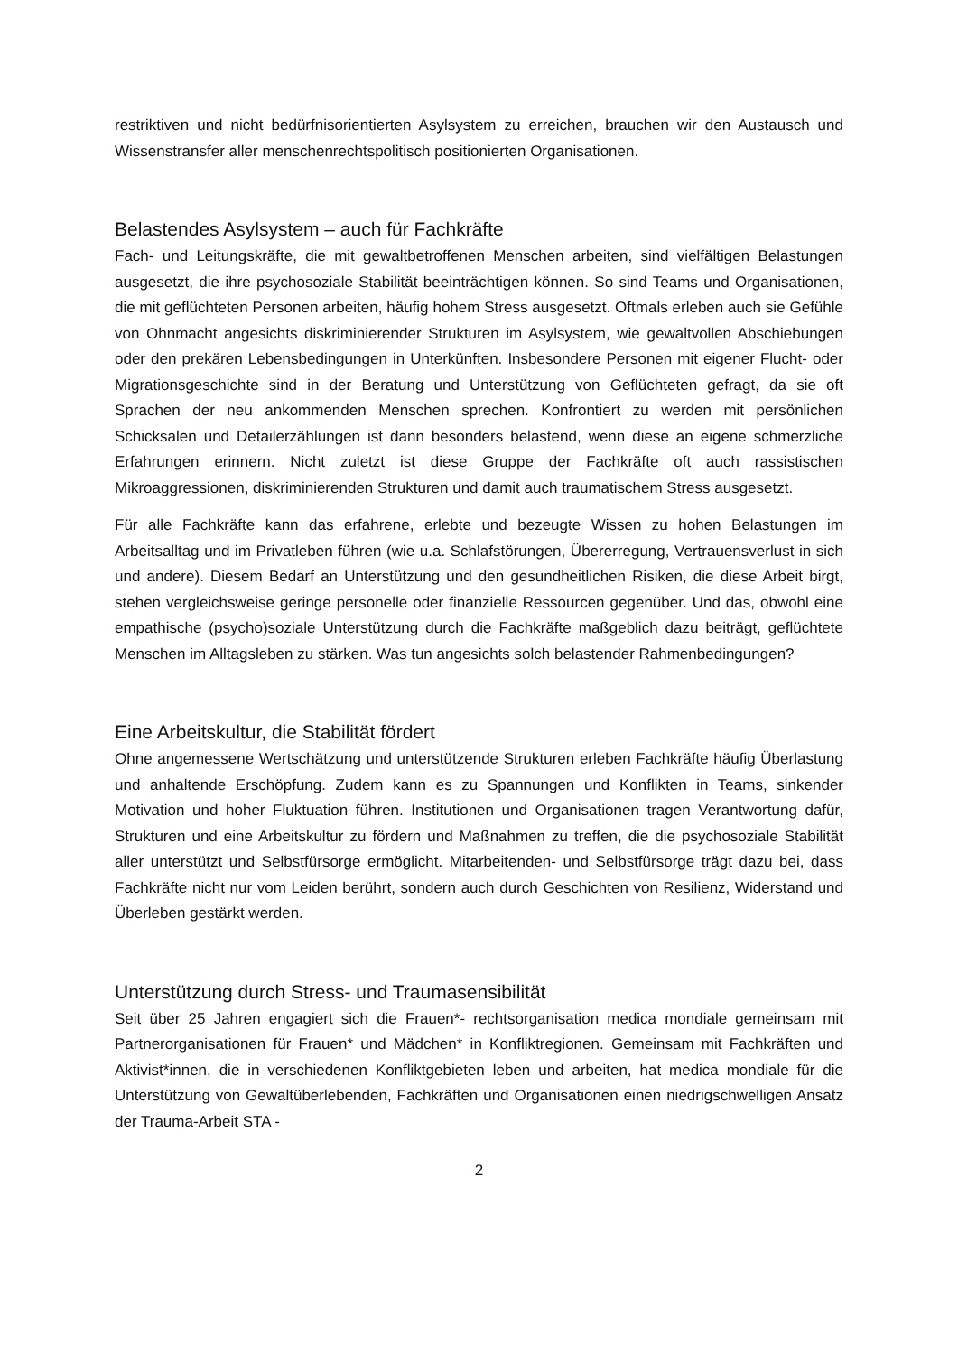restriktiven und nicht bedürfnisorientierten Asylsystem zu erreichen, brauchen wir den Austausch und Wissenstransfer aller menschenrechtspolitisch positionierten Organisationen.
Belastendes Asylsystem – auch für Fachkräfte
Fach- und Leitungskräfte, die mit gewaltbetroffenen Menschen arbeiten, sind vielfältigen Belastungen ausgesetzt, die ihre psychosoziale Stabilität beeinträchtigen können. So sind Teams und Organisationen, die mit geflüchteten Personen arbeiten, häufig hohem Stress ausgesetzt. Oftmals erleben auch sie Gefühle von Ohnmacht angesichts diskriminierender Strukturen im Asylsystem, wie gewaltvollen Abschiebungen oder den prekären Lebensbedingungen in Unterkünften. Insbesondere Personen mit eigener Flucht- oder Migrationsgeschichte sind in der Beratung und Unterstützung von Geflüchteten gefragt, da sie oft Sprachen der neu ankommenden Menschen sprechen. Konfrontiert zu werden mit persönlichen Schicksalen und Detailerzählungen ist dann besonders belastend, wenn diese an eigene schmerzliche Erfahrungen erinnern. Nicht zuletzt ist diese Gruppe der Fachkräfte oft auch rassistischen Mikroaggressionen, diskriminierenden Strukturen und damit auch traumatischem Stress ausgesetzt.
Für alle Fachkräfte kann das erfahrene, erlebte und bezeugte Wissen zu hohen Belastungen im Arbeitsalltag und im Privatleben führen (wie u.a. Schlafstörungen, Übererregung, Vertrauensverlust in sich und andere). Diesem Bedarf an Unterstützung und den gesundheitlichen Risiken, die diese Arbeit birgt, stehen vergleichsweise geringe personelle oder finanzielle Ressourcen gegenüber. Und das, obwohl eine empathische (psycho)soziale Unterstützung durch die Fachkräfte maßgeblich dazu beiträgt, geflüchtete Menschen im Alltagsleben zu stärken. Was tun angesichts solch belastender Rahmenbedingungen?
Eine Arbeitskultur, die Stabilität fördert
Ohne angemessene Wertschätzung und unterstützende Strukturen erleben Fachkräfte häufig Überlastung und anhaltende Erschöpfung. Zudem kann es zu Spannungen und Konflikten in Teams, sinkender Motivation und hoher Fluktuation führen. Institutionen und Organisationen tragen Verantwortung dafür, Strukturen und eine Arbeitskultur zu fördern und Maßnahmen zu treffen, die die psychosoziale Stabilität aller unterstützt und Selbstfürsorge ermöglicht. Mitarbeitenden- und Selbstfürsorge trägt dazu bei, dass Fachkräfte nicht nur vom Leiden berührt, sondern auch durch Geschichten von Resilienz, Widerstand und Überleben gestärkt werden.
Unterstützung durch Stress- und Traumasensibilität
Seit über 25 Jahren engagiert sich die Frauen*- rechtsorganisation medica mondiale gemeinsam mit Partnerorganisationen für Frauen* und Mädchen* in Konfliktregionen. Gemeinsam mit Fachkräften und Aktivist*innen, die in verschiedenen Konfliktgebieten leben und arbeiten, hat medica mondiale für die Unterstützung von Gewaltüberlebenden, Fachkräften und Organisationen einen niedrigschwelligen Ansatz der Trauma-Arbeit STA -
2